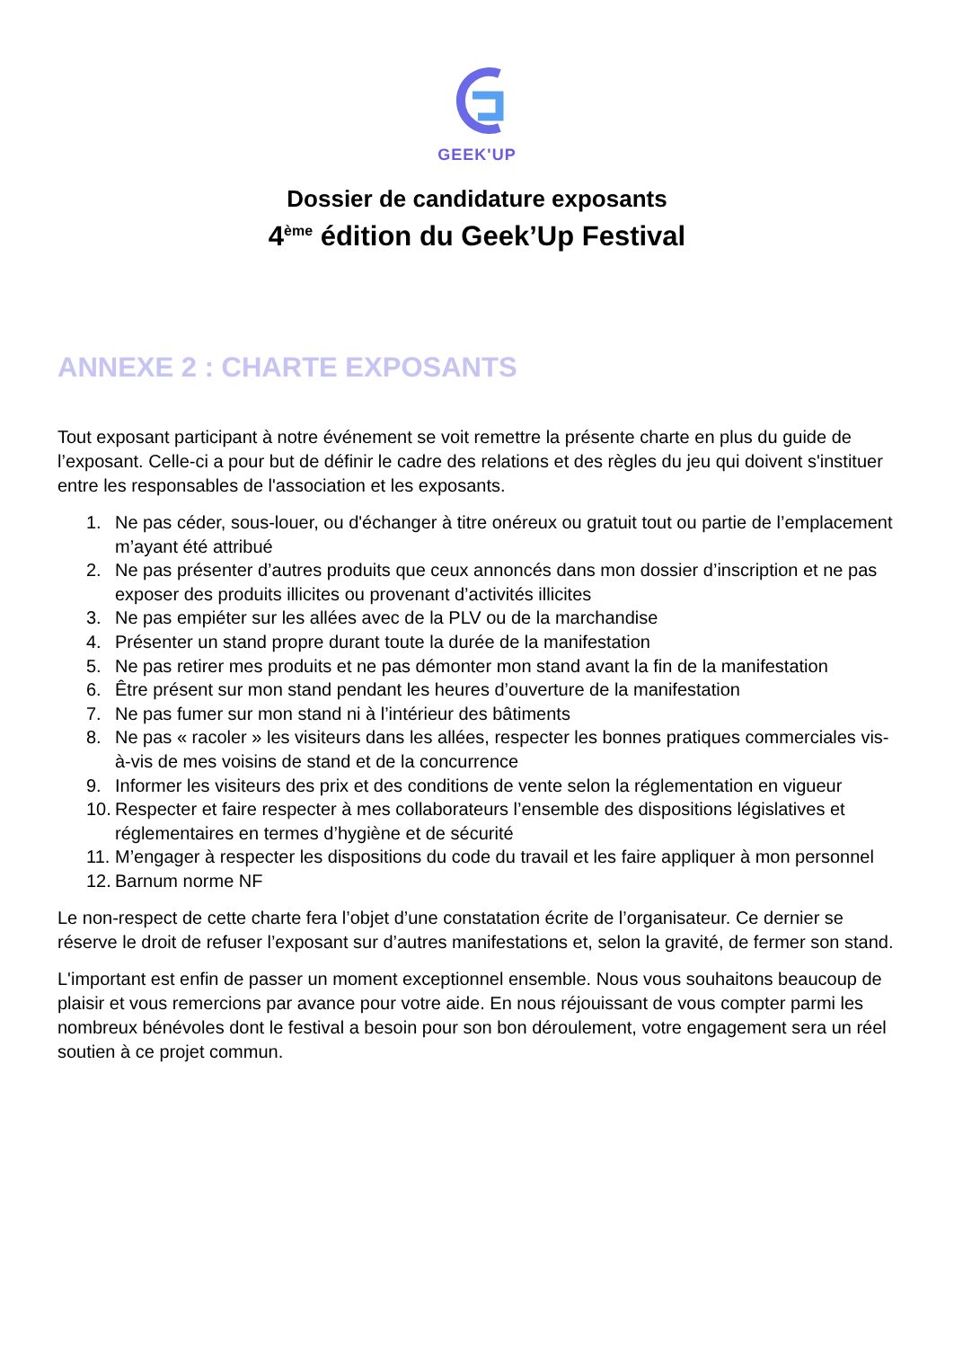GEEK'UP
Dossier de candidature exposants
4<sup>ème</sup> édition du Geek’Up Festival
ANNEXE 2 : CHARTE EXPOSANTS
Tout exposant participant à notre événement se voit remettre la présente charte en plus du guide de l’exposant. Celle-ci a pour but de définir le cadre des relations et des règles du jeu qui doivent s'instituer entre les responsables de l'association et les exposants.
1. Ne pas céder, sous-louer, ou d'échanger à titre onéreux ou gratuit tout ou partie de l’emplacement m’ayant été attribué
2. Ne pas présenter d’autres produits que ceux annoncés dans mon dossier d’inscription et ne pas exposer des produits illicites ou provenant d’activités illicites
3. Ne pas empiéter sur les allées avec de la PLV ou de la marchandise
4. Présenter un stand propre durant toute la durée de la manifestation
5. Ne pas retirer mes produits et ne pas démonter mon stand avant la fin de la manifestation
6. Être présent sur mon stand pendant les heures d’ouverture de la manifestation
7. Ne pas fumer sur mon stand ni à l’intérieur des bâtiments
8. Ne pas « racoler » les visiteurs dans les allées, respecter les bonnes pratiques commerciales vis-à-vis de mes voisins de stand et de la concurrence
9. Informer les visiteurs des prix et des conditions de vente selon la réglementation en vigueur
10. Respecter et faire respecter à mes collaborateurs l’ensemble des dispositions législatives et réglementaires en termes d’hygiène et de sécurité
11. M’engager à respecter les dispositions du code du travail et les faire appliquer à mon personnel
12. Barnum norme NF
Le non-respect de cette charte fera l’objet d’une constatation écrite de l’organisateur. Ce dernier se réserve le droit de refuser l’exposant sur d’autres manifestations et, selon la gravité, de fermer son stand.
L'important est enfin de passer un moment exceptionnel ensemble. Nous vous souhaitons beaucoup de plaisir et vous remercions par avance pour votre aide. En nous réjouissant de vous compter parmi les nombreux bénévoles dont le festival a besoin pour son bon déroulement, votre engagement sera un réel soutien à ce projet commun.